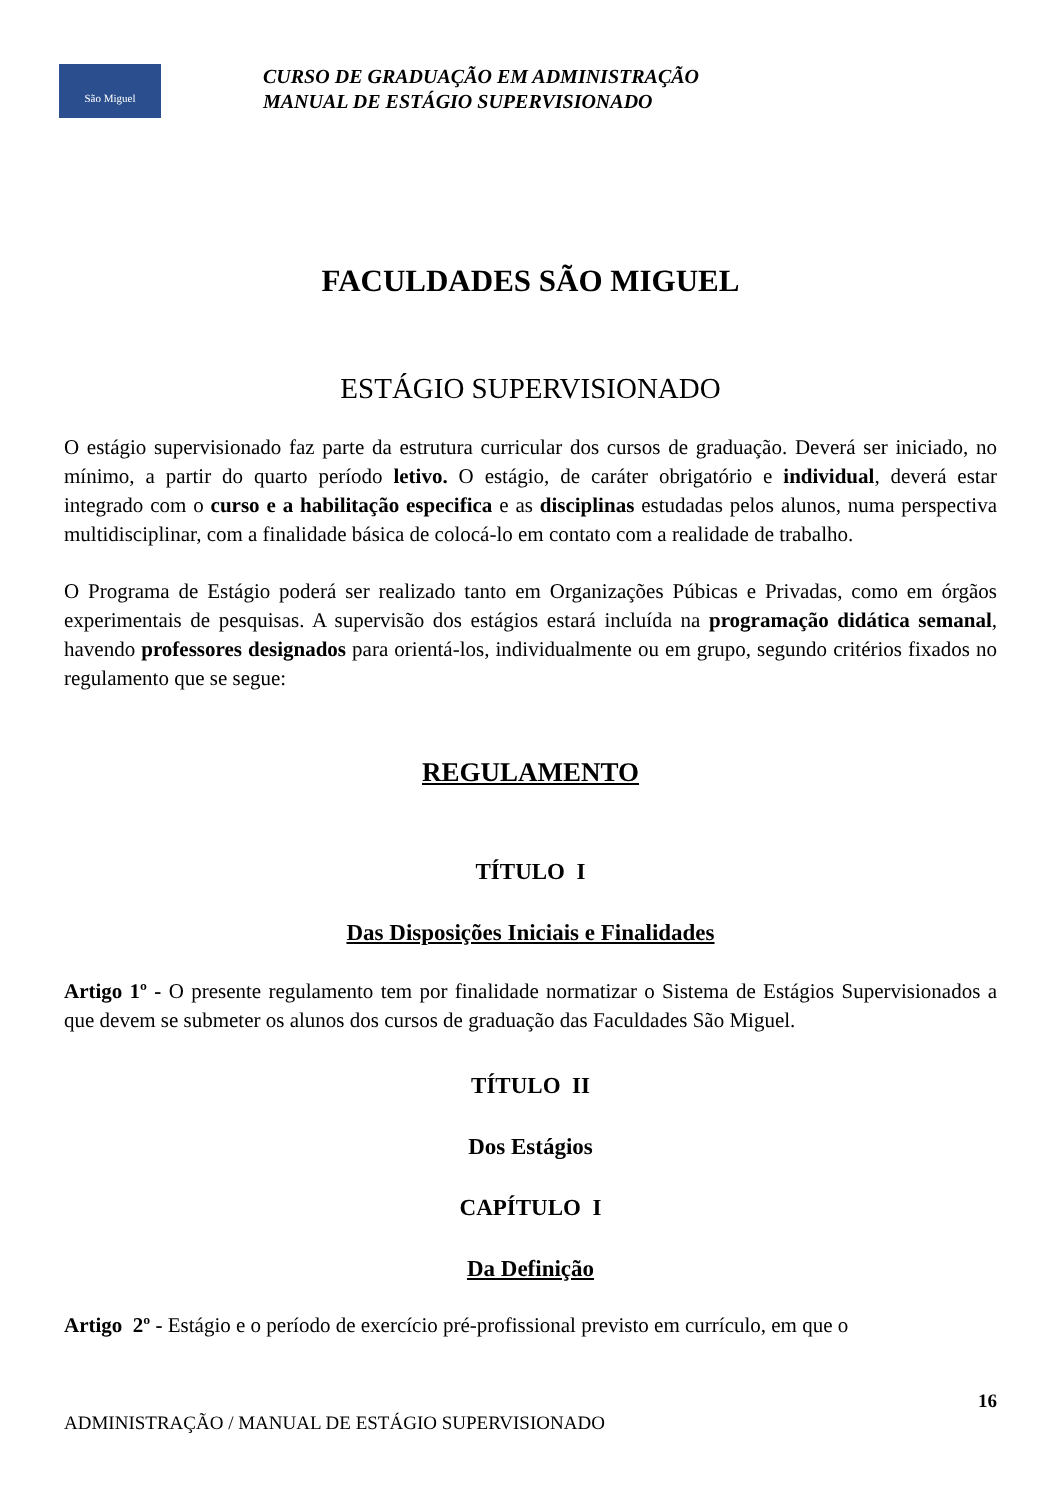São Miguel
CURSO DE GRADUAÇÃO EM ADMINISTRAÇÃO
MANUAL DE ESTÁGIO SUPERVISIONADO
FACULDADES SÃO MIGUEL
ESTÁGIO SUPERVISIONADO
O estágio supervisionado faz parte da estrutura curricular dos cursos de graduação. Deverá ser iniciado, no mínimo, a partir do quarto período letivo. O estágio, de caráter obrigatório e individual, deverá estar integrado com o curso e a habilitação especifica e as disciplinas estudadas pelos alunos, numa perspectiva multidisciplinar, com a finalidade básica de colocá-lo em contato com a realidade de trabalho.
O Programa de Estágio poderá ser realizado tanto em Organizações Púbicas e Privadas, como em órgãos experimentais de pesquisas. A supervisão dos estágios estará incluída na programação didática semanal, havendo professores designados para orientá-los, individualmente ou em grupo, segundo critérios fixados no regulamento que se segue:
REGULAMENTO
TÍTULO I
Das Disposições Iniciais e Finalidades
Artigo 1º - O presente regulamento tem por finalidade normatizar o Sistema de Estágios Supervisionados a que devem se submeter os alunos dos cursos de graduação das Faculdades São Miguel.
TÍTULO II
Dos Estágios
CAPÍTULO I
Da Definição
Artigo 2º - Estágio e o período de exercício pré-profissional previsto em currículo, em que o
16
ADMINISTRAÇÃO / MANUAL DE ESTÁGIO SUPERVISIONADO